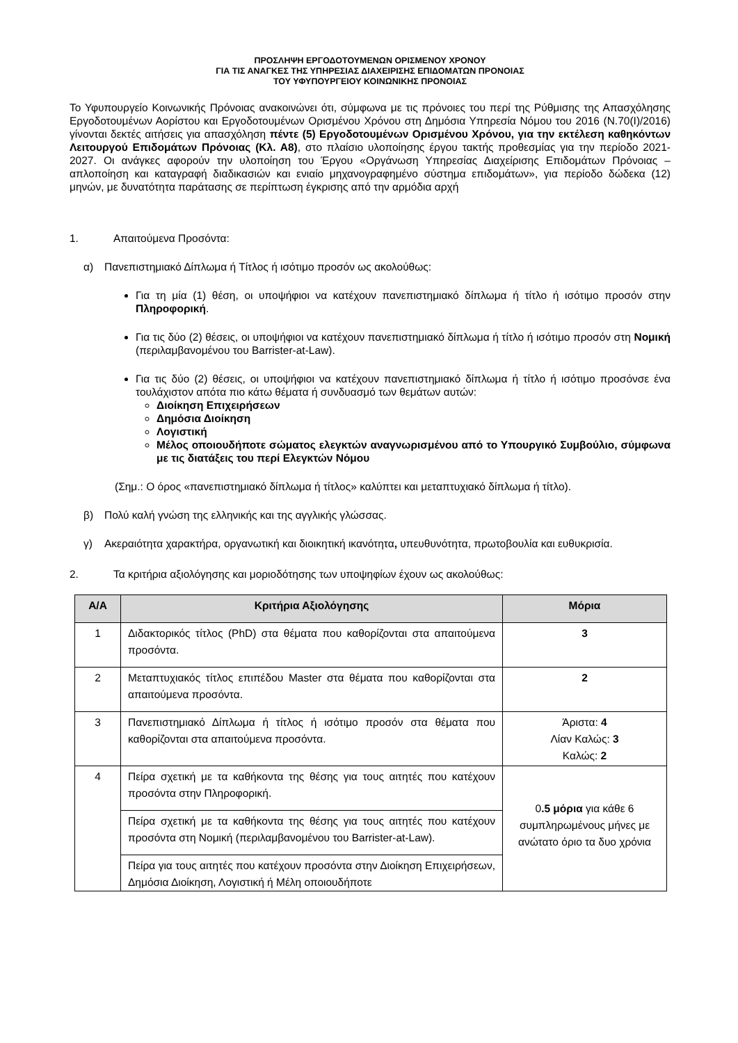ΠΡΟΣΛΗΨΗ ΕΡΓΟΔΟΤΟΥΜΕΝΩΝ ΟΡΙΣΜΕΝΟΥ ΧΡΟΝΟΥ
ΓΙΑ ΤΙΣ ΑΝΑΓΚΕΣ ΤΗΣ ΥΠΗΡΕΣΙΑΣ ΔΙΑΧΕΙΡΙΣΗΣ ΕΠΙΔΟΜΑΤΩΝ ΠΡΟΝΟΙΑΣ
ΤΟΥ ΥΦΥΠΟΥΡΓΕΙΟΥ ΚΟΙΝΩΝΙΚΗΣ ΠΡΟΝΟΙΑΣ
Το Υφυπουργείο Κοινωνικής Πρόνοιας ανακοινώνει ότι, σύμφωνα με τις πρόνοιες του περί της Ρύθμισης της Απασχόλησης Εργοδοτουμένων Αορίστου και Εργοδοτουμένων Ορισμένου Χρόνου στη Δημόσια Υπηρεσία Νόμου του 2016 (Ν.70(Ι)/2016) γίνονται δεκτές αιτήσεις για απασχόληση πέντε (5) Εργοδοτουμένων Ορισμένου Χρόνου, για την εκτέλεση καθηκόντων Λειτουργού Επιδομάτων Πρόνοιας (Κλ. Α8), στο πλαίσιο υλοποίησης έργου τακτής προθεσμίας για την περίοδο 2021-2027. Οι ανάγκες αφορούν την υλοποίηση του Έργου «Οργάνωση Υπηρεσίας Διαχείρισης Επιδομάτων Πρόνοιας – απλοποίηση και καταγραφή διαδικασιών και ενιαίο μηχανογραφημένο σύστημα επιδομάτων», για περίοδο δώδεκα (12) μηνών, με δυνατότητα παράτασης σε περίπτωση έγκρισης από την αρμόδια αρχή
1. Απαιτούμενα Προσόντα:
α) Πανεπιστημιακό Δίπλωμα ή Τίτλος ή ισότιμο προσόν ως ακολούθως:
Για τη μία (1) θέση, οι υποψήφιοι να κατέχουν πανεπιστημιακό δίπλωμα ή τίτλο ή ισότιμο προσόν στην Πληροφορική.
Για τις δύο (2) θέσεις, οι υποψήφιοι να κατέχουν πανεπιστημιακό δίπλωμα ή τίτλο ή ισότιμο προσόν στη Νομική (περιλαμβανομένου του Barrister-at-Law).
Για τις δύο (2) θέσεις, οι υποψήφιοι να κατέχουν πανεπιστημιακό δίπλωμα ή τίτλο ή ισότιμο προσόνσε ένα τουλάχιστον απότα πιο κάτω θέματα ή συνδυασμό των θεμάτων αυτών:
Διοίκηση Επιχειρήσεων
Δημόσια Διοίκηση
Λογιστική
Μέλος οποιουδήποτε σώματος ελεγκτών αναγνωρισμένου από το Υπουργικό Συμβούλιο, σύμφωνα με τις διατάξεις του περί Ελεγκτών Νόμου
(Σημ.: Ο όρος «πανεπιστημιακό δίπλωμα ή τίτλος» καλύπτει και μεταπτυχιακό δίπλωμα ή τίτλο).
β) Πολύ καλή γνώση της ελληνικής και της αγγλικής γλώσσας.
γ) Ακεραιότητα χαρακτήρα, οργανωτική και διοικητική ικανότητα, υπευθυνότητα, πρωτοβουλία και ευθυκρισία.
2. Τα κριτήρια αξιολόγησης και μοριοδότησης των υποψηφίων έχουν ως ακολούθως:
| Α/Α | Κριτήρια Αξιολόγησης | Μόρια |
| --- | --- | --- |
| 1 | Διδακτορικός τίτλος (PhD) στα θέματα που καθορίζονται στα απαιτούμενα προσόντα. | 3 |
| 2 | Μεταπτυχιακός τίτλος επιπέδου Master στα θέματα που καθορίζονται στα απαιτούμενα προσόντα. | 2 |
| 3 | Πανεπιστημιακό Δίπλωμα ή τίτλος ή ισότιμο προσόν στα θέματα που καθορίζονται στα απαιτούμενα προσόντα. | Άριστα: 4 Λίαν Καλώς: 3 Καλώς: 2 |
| 4 | Πείρα σχετική με τα καθήκοντα της θέσης για τους αιτητές που κατέχουν προσόντα στην Πληροφορική. | 0 .5 μόρια για κάθε 6 συμπληρωμένους μήνες με ανώτατο όριο τα δυο χρόνια |
| | Πείρα σχετική με τα καθήκοντα της θέσης για τους αιτητές που κατέχουν προσόντα στη Νομική (περιλαμβανομένου του Barrister-at-Law). | |
| | Πείρα για τους αιτητές που κατέχουν προσόντα στην Διοίκηση Επιχειρήσεων, Δημόσια Διοίκηση, Λογιστική ή Μέλη οποιουδήποτε | |